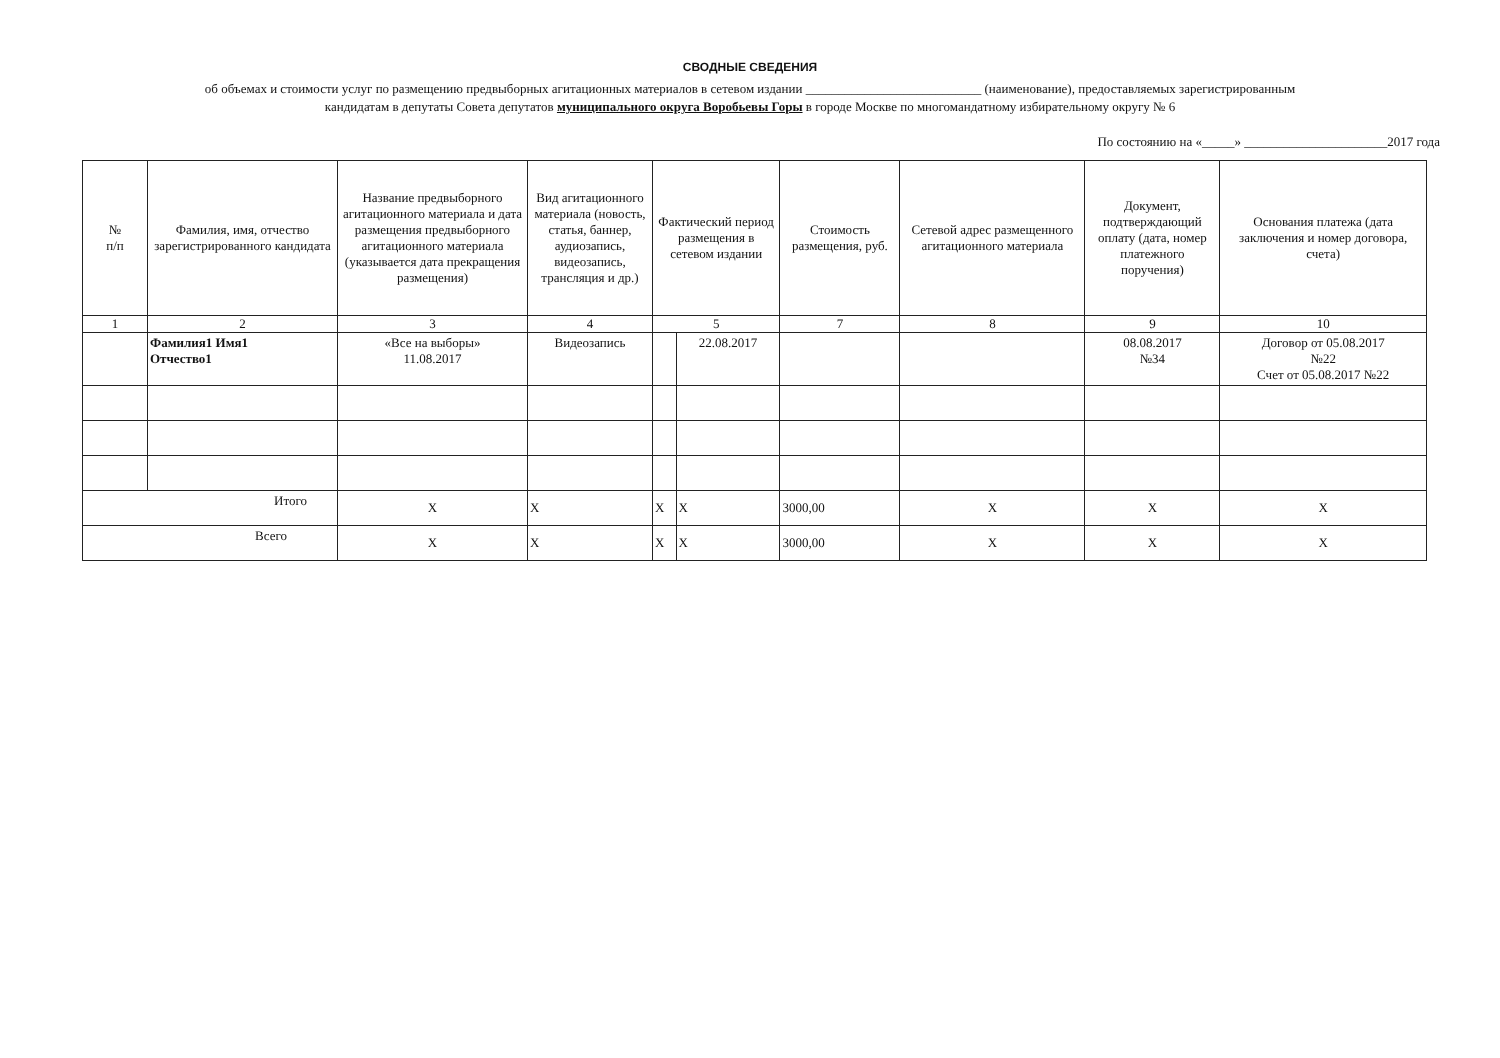СВОДНЫЕ СВЕДЕНИЯ
об объемах и стоимости услуг по размещению предвыборных агитационных материалов в сетевом издании ___________________________ (наименование), предоставляемых зарегистрированным
кандидатам в депутаты Совета депутатов муниципального округа Воробьевы Горы в городе Москве по многомандатному избирательному округу № 6
По состоянию на «_____» ______________________2017 года
| № п/п | Фамилия, имя, отчество зарегистрированного кандидата | Название предвыборного агитационного материала и дата размещения предвыборного агитационного материала (указывается дата прекращения размещения) | Вид агитационного материала (новость, статья, баннер, аудиозапись, видеозапись, трансляция и др.) | Фактический период размещения в сетевом издании | | Стоимость размещения, руб. | Сетевой адрес размещенного агитационного материала | Документ, подтверждающий оплату (дата, номер платежного поручения) | Основания платежа (дата заключения и номер договора, счета) |
| --- | --- | --- | --- | --- | --- | --- | --- | --- | --- |
| 1 | 2 | 3 | 4 | 5 | | 7 | 8 | 9 | 10 |
| | Фамилия1 Имя1 Отчество1 | «Все на выборы» 11.08.2017 | Видеозапись | | 22.08.2017 | | | 08.08.2017 №34 | Договор от 05.08.2017 №22 Счет от 05.08.2017 №22 |
| Итого | | X | X | X | X | 3000,00 | X | X | X |
| Всего | | X | X | X | X | 3000,00 | X | X | X |